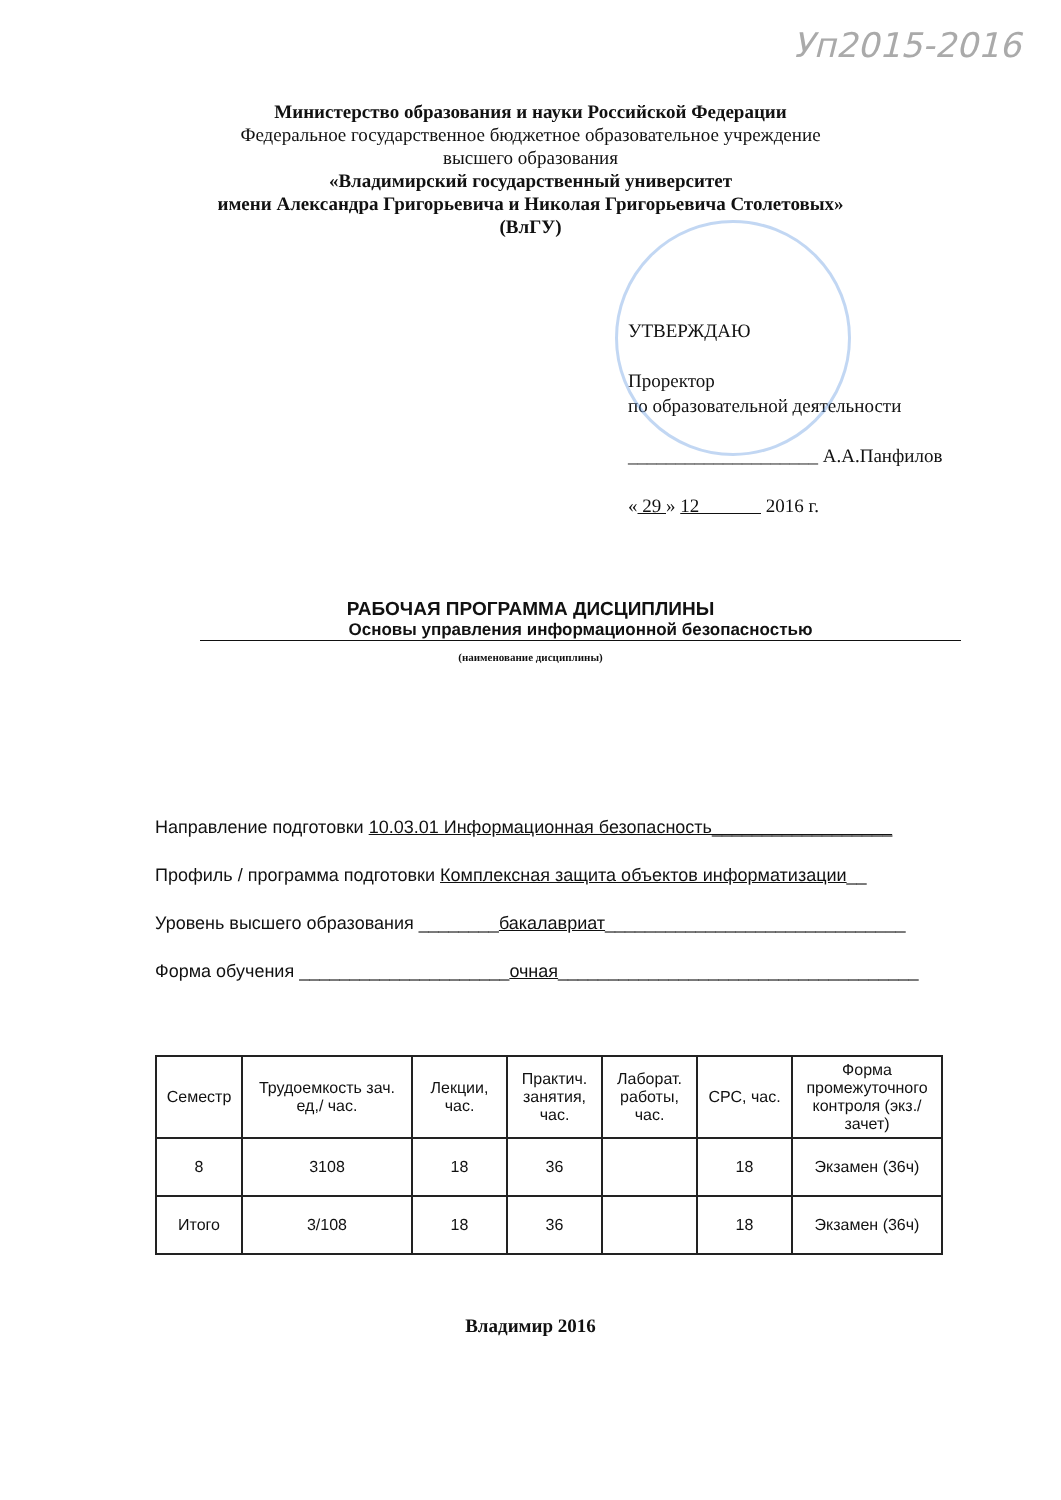Уп2015-2016
Министерство образования и науки Российской Федерации
Федеральное государственное бюджетное образовательное учреждение
высшего образования
«Владимирский государственный университет
имени Александра Григорьевича и Николая Григорьевича Столетовых»
(ВлГУ)
УТВЕРЖДАЮ
Проректор
по образовательной деятельности
____________________ А.А.Панфилов
« 29 » 12 2016 г.
РАБОЧАЯ ПРОГРАММА ДИСЦИПЛИНЫ
Основы управления информационной безопасностью
(наименование дисциплины)
Направление подготовки 10.03.01 Информационная безопасность__________________
Профиль / программа подготовки Комплексная защита объектов информатизации__
Уровень высшего образования ________бакалавриат______________________________
Форма обучения _____________________очная____________________________________
| Семестр | Трудоемкость зач. ед,/ час. | Лекции, час. | Практич. занятия, час. | Лаборат. работы, час. | СРС, час. | Форма промежуточного контроля (экз./зачет) |
| --- | --- | --- | --- | --- | --- | --- |
| 8 | 3108 | 18 | 36 | | 18 | Экзамен (36ч) |
| Итого | 3/108 | 18 | 36 | | 18 | Экзамен (36ч) |
Владимир 2016